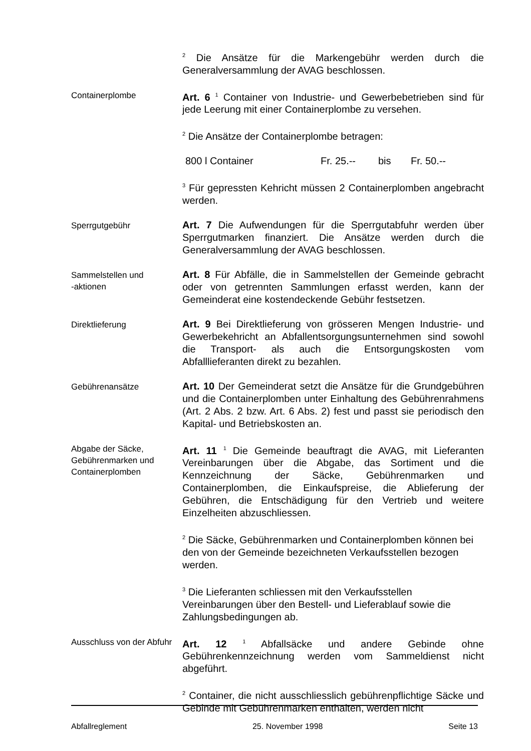<sup>2</sup> Die Ansätze für die Markengebühr werden durch die Generalversammlung der AVAG beschlossen.
Containerplombe
Art. 6 <sup>1</sup> Container von Industrie- und Gewerbebetrieben sind für jede Leerung mit einer Containerplombe zu versehen.
<sup>2</sup> Die Ansätze der Containerplombe betragen:
800 l Container Fr. 25.-- bis Fr. 50.--
<sup>3</sup> Für gepressten Kehricht müssen 2 Containerplomben angebracht werden.
Sperrgutgebühr
Art. 7 Die Aufwendungen für die Sperrgutabfuhr werden über Sperrgutmarken finanziert. Die Ansätze werden durch die Generalversammlung der AVAG beschlossen.
Sammelstellen und
-aktionen
Art. 8 Für Abfälle, die in Sammelstellen der Gemeinde gebracht oder von getrennten Sammlungen erfasst werden, kann der Gemeinderat eine kostendeckende Gebühr festsetzen.
Direktlieferung
Art. 9 Bei Direktlieferung von grösseren Mengen Industrie- und Gewerbekehricht an Abfallentsorgungsunternehmen sind sowohl die Transport- als auch die Entsorgungskosten vom Abfalllieferanten direkt zu bezahlen.
Gebührenansätze
Art. 10 Der Gemeinderat setzt die Ansätze für die Grundgebühren und die Containerplomben unter Einhaltung des Gebührenrahmens (Art. 2 Abs. 2 bzw. Art. 6 Abs. 2) fest und passt sie periodisch den Kapital- und Betriebskosten an.
Abgabe der Säcke, Gebührenmarken und Containerplomben
Art. 11 <sup>1</sup> Die Gemeinde beauftragt die AVAG, mit Lieferanten Vereinbarungen über die Abgabe, das Sortiment und die Kennzeichnung der Säcke, Gebührenmarken und Containerplomben, die Einkaufspreise, die Ablieferung der Gebühren, die Entschädigung für den Vertrieb und weitere Einzelheiten abzuschliessen.
<sup>2</sup> Die Säcke, Gebührenmarken und Containerplomben können bei den von der Gemeinde bezeichneten Verkaufsstellen bezogen werden.
<sup>3</sup> Die Lieferanten schliessen mit den Verkaufsstellen Vereinbarungen über den Bestell- und Lieferablauf sowie die Zahlungsbedingungen ab.
Ausschluss von der Abfuhr
Art. 12 <sup>1</sup> Abfallsäcke und andere Gebinde ohne Gebührenkennzeichnung werden vom Sammeldienst nicht abgeführt.
<sup>2</sup> Container, die nicht ausschliesslich gebührenpflichtige Säcke und Gebinde mit Gebührenmarken enthalten, werden nicht
Abfallreglement 25. November 1998 Seite 13